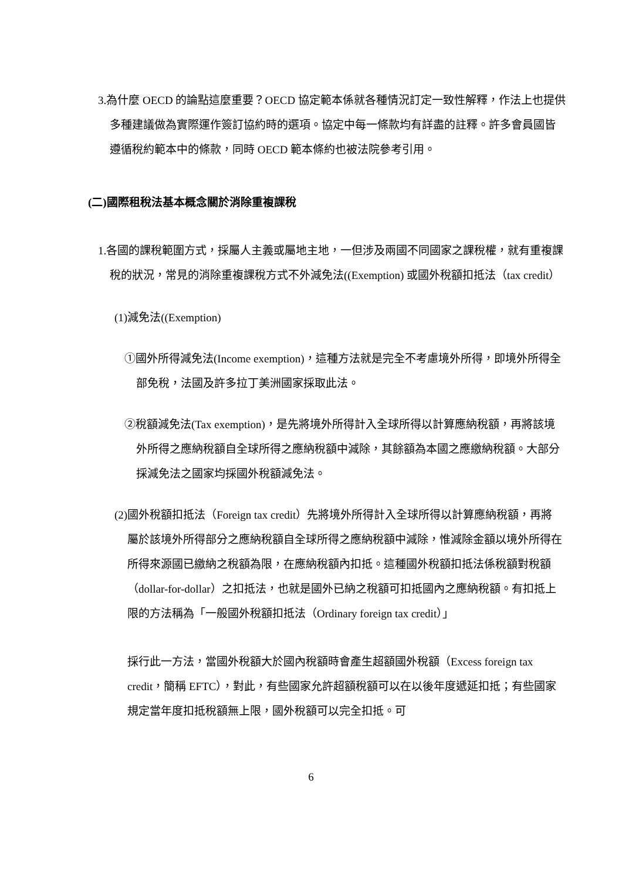3.為什麼 OECD 的論點這麼重要？OECD 協定範本係就各種情況訂定一致性解釋，作法上也提供多種建議做為實際運作簽訂協約時的選項。協定中每一條款均有詳盡的註釋。許多會員國皆遵循稅約範本中的條款，同時 OECD 範本條約也被法院參考引用。
(二)國際租稅法基本概念關於消除重複課稅
1.各國的課稅範圍方式，採屬人主義或屬地主地，一但涉及兩國不同國家之課稅權，就有重複課稅的狀況，常見的消除重複課稅方式不外減免法((Exemption) 或國外稅額扣抵法（tax credit）
(1)減免法((Exemption)
①國外所得減免法(Income exemption)，這種方法就是完全不考慮境外所得，即境外所得全部免稅，法國及許多拉丁美洲國家採取此法。
②稅額減免法(Tax exemption)，是先將境外所得計入全球所得以計算應納稅額，再將該境外所得之應納稅額自全球所得之應納稅額中減除，其餘額為本國之應繳納稅額。大部分採減免法之國家均採國外稅額減免法。
(2)國外稅額扣抵法（Foreign tax credit）先將境外所得計入全球所得以計算應納稅額，再將屬於該境外所得部分之應納稅額自全球所得之應納稅額中減除，惟減除金額以境外所得在所得來源國已繳納之稅額為限，在應納稅額內扣抵。這種國外稅額扣抵法係稅額對稅額（dollar-for-dollar）之扣抵法，也就是國外已納之稅額可扣抵國內之應納稅額。有扣抵上限的方法稱為「一般國外稅額扣抵法（Ordinary foreign tax credit）」
採行此一方法，當國外稅額大於國內稅額時會產生超額國外稅額（Excess foreign tax credit，簡稱 EFTC），對此，有些國家允許超額稅額可以在以後年度遞延扣抵；有些國家規定當年度扣抵稅額無上限，國外稅額可以完全扣抵。可
6